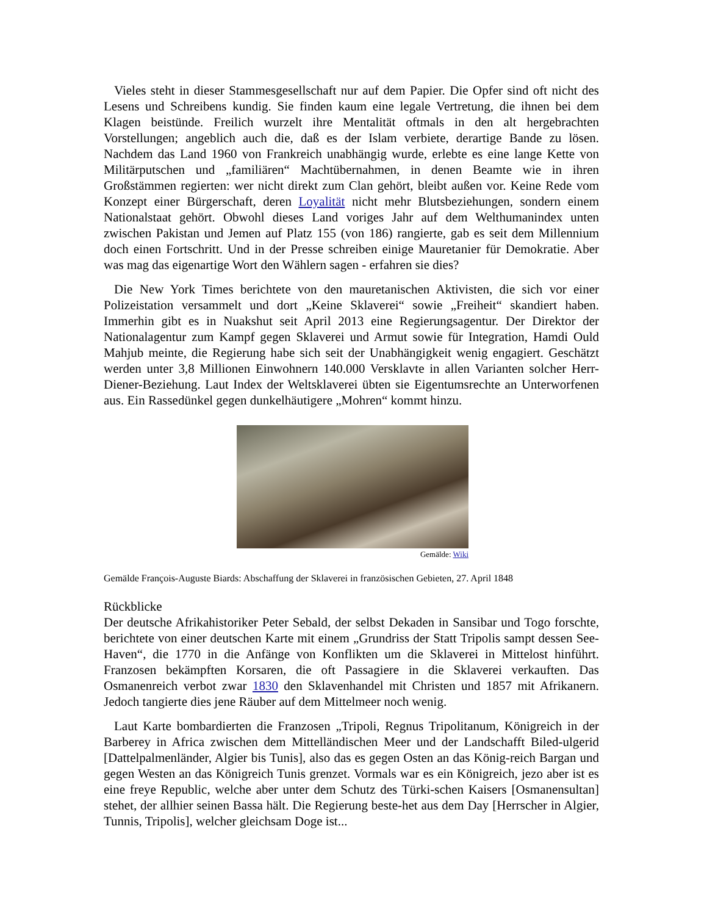Vieles steht in dieser Stammesgesellschaft nur auf dem Papier. Die Opfer sind oft nicht des Lesens und Schreibens kundig. Sie finden kaum eine legale Vertretung, die ihnen bei dem Klagen beistünde. Freilich wurzelt ihre Mentalität oftmals in den alt hergebrachten Vorstellungen; angeblich auch die, daß es der Islam verbiete, derartige Bande zu lösen. Nachdem das Land 1960 von Frankreich unabhängig wurde, erlebte es eine lange Kette von Militärputschen und „familiären“ Machtübernahmen, in denen Beamte wie in ihren Großstämmen regierten: wer nicht direkt zum Clan gehört, bleibt außen vor. Keine Rede vom Konzept einer Bürgerschaft, deren Loyalität nicht mehr Blutsbeziehungen, sondern einem Nationalstaat gehört. Obwohl dieses Land voriges Jahr auf dem Welthumanindex unten zwischen Pakistan und Jemen auf Platz 155 (von 186) rangierte, gab es seit dem Millennium doch einen Fortschritt. Und in der Presse schreiben einige Mauretanier für Demokratie. Aber was mag das eigenartige Wort den Wählern sagen - erfahren sie dies?
Die New York Times berichtete von den mauretanischen Aktivisten, die sich vor einer Polizeistation versammelt und dort „Keine Sklaverei“ sowie „Freiheit“ skandiert haben. Immerhin gibt es in Nuakshut seit April 2013 eine Regierungsagentur. Der Direktor der Nationalagentur zum Kampf gegen Sklaverei und Armut sowie für Integration, Hamdi Ould Mahjub meinte, die Regierung habe sich seit der Unabhängigkeit wenig engagiert. Geschätzt werden unter 3,8 Millionen Einwohnern 140.000 Versklavte in allen Varianten solcher Herr-Diener-Beziehung. Laut Index der Weltsklaverei übten sie Eigentumsrechte an Unterworfenen aus. Ein Rassedünkel gegen dunkelhäutigere „Mohren“ kommt hinzu.
Gemälde: Wiki
Gemälde François-Auguste Biards: Abschaffung der Sklaverei in französischen Gebieten, 27. April 1848
Rückblicke
Der deutsche Afrikahistoriker Peter Sebald, der selbst Dekaden in Sansibar und Togo forschte, berichtete von einer deutschen Karte mit einem „Grundriss der Statt Tripolis sampt dessen See-Haven“, die 1770 in die Anfänge von Konflikten um die Sklaverei in Mittelost hinführt. Franzosen bekämpften Korsaren, die oft Passagiere in die Sklaverei verkauften. Das Osmanenreich verbot zwar 1830 den Sklavenhandel mit Christen und 1857 mit Afrikanern. Jedoch tangierte dies jene Räuber auf dem Mittelmeer noch wenig.
Laut Karte bombardierten die Franzosen „Tripoli, Regnus Tripolitanum, Königreich in der Barberey in Africa zwischen dem Mittelländischen Meer und der Landschafft Biled-ulgerid [Dattelpalmenländer, Algier bis Tunis], also das es gegen Osten an das König-reich Bargan und gegen Westen an das Königreich Tunis grenzet. Vormals war es ein Königreich, jezo aber ist es eine freye Republic, welche aber unter dem Schutz des Türki-schen Kaisers [Osmanensultan] stehet, der allhier seinen Bassa hält. Die Regierung beste-het aus dem Day [Herrscher in Algier, Tunnis, Tripolis], welcher gleichsam Doge ist...